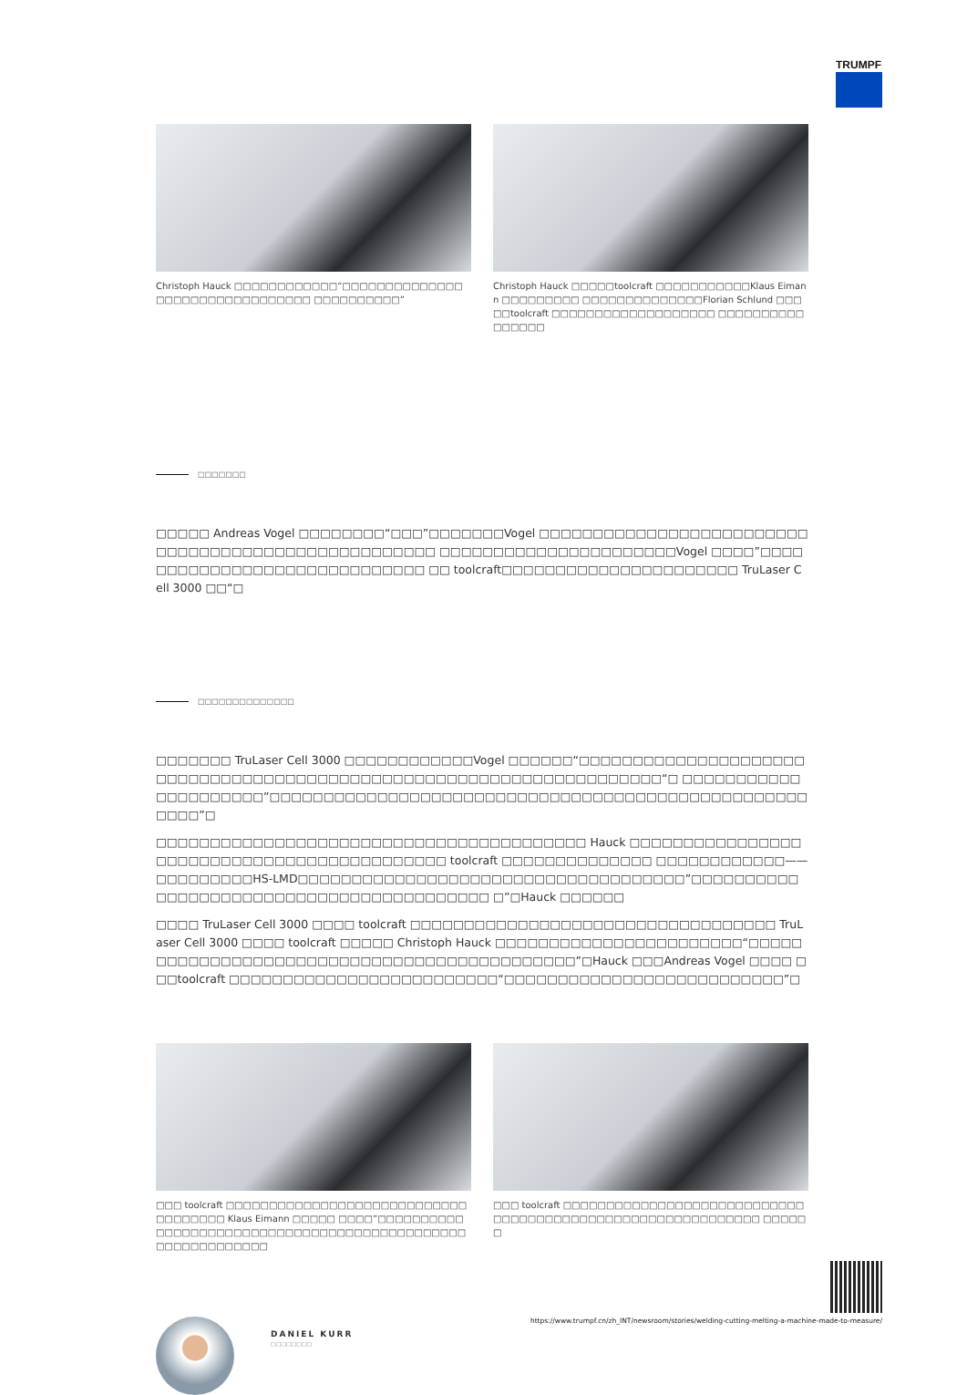TRUMPF
Christoph Hauck □□□□□□□□□□□□“□□□□□□□□□□□□□□□□□□□□□□□□□□□□□□□□ □□□□□□□□□□”
Christoph Hauck □□□□□toolcraft □□□□□□□□□□□Klaus Eimann □□□□□□□□□ □□□□□□□□□□□□□□Florian Schlund □□□□□toolcraft □□□□□□□□□□□□□□□□□□□ □□□□□□□□□□□□□□□□
□□□□□□□
□□□□□ Andreas Vogel □□□□□□□□“□□□”□□□□□□□Vogel □□□□□□□□□□□□□□□□□□□□□□□□□□□□□□□□□□□□□□□□□□□□□□□□□□□ □□□□□□□□□□□□□□□□□□□□□□Vogel □□□□”□□□□□□□□□□□□□□□□□□□□□□□□□□□□□ □□ toolcraft□□□□□□□□□□□□□□□□□□□□□□ TruLaser Cell 3000 □□“□
□□□□□□□□□□□□□□
□□□□□□□ TruLaser Cell 3000 □□□□□□□□□□□□Vogel □□□□□□“□□□□□□□□□□□□□□□□□□□□□□□□□□□□□□□□□□□□□□□□□□□□□□□□□□□□□□□□□□□□□□□□□□□□“□ □□□□□□□□□□□□□□□□□□□□□”□□□□□□□□□□□□□□□□□□□□□□□□□□□□□□□□□□□□□□□□□□□□□□□□□□□□□□”□
□□□□□□□□□□□□□□□□□□□□□□□□□□□□□□□□□□□□□□□□ Hauck □□□□□□□□□□□□□□□□□□□□□□□□□□□□□□□□□□□□□□□□□□□ toolcraft □□□□□□□□□□□□□□ □□□□□□□□□□□□——□□□□□□□□□HS-LMD□□□□□□□□□□□□□□□□□□□□□□□□□□□□□□□□□□□□”□□□□□□□□□□□□□□□□□□□□□□□□□□□□□□□□□□□□□□□□□ □”□Hauck □□□□□□
□□□□ TruLaser Cell 3000 □□□□ toolcraft □□□□□□□□□□□□□□□□□□□□□□□□□□□□□□□□□□ TruLaser Cell 3000 □□□□ toolcraft □□□□□ Christoph Hauck □□□□□□□□□□□□□□□□□□□□□□□“□□□□□□□□□□□□□□□□□□□□□□□□□□□□□□□□□□□□□□□□□□□□”□Hauck □□□Andreas Vogel □□□□ □□□toolcraft □□□□□□□□□□□□□□□□□□□□□□□□□“□□□□□□□□□□□□□□□□□□□□□□□□□□”□
□□□ toolcraft □□□□□□□□□□□□□□□□□□□□□□□□□□□□□□□□□□□□ Klaus Eimann □□□□□ □□□□”□□□□□□□□□□□□□□□□□□□□□□□□□□□□□□□□□□□□□□□□□□□□□□□□□□□□□□□□□□□
□□□ toolcraft □□□□□□□□□□□□□□□□□□□□□□□□□□□□□□□□□□□□□□□□□□□□□□□□□□□□□□□□□□□ □□□□□□
DANIEL KURR
□□□□□□□□
https://www.trumpf.cn/zh_INT/newsroom/stories/welding-cutting-melting-a-machine-made-to-measure/